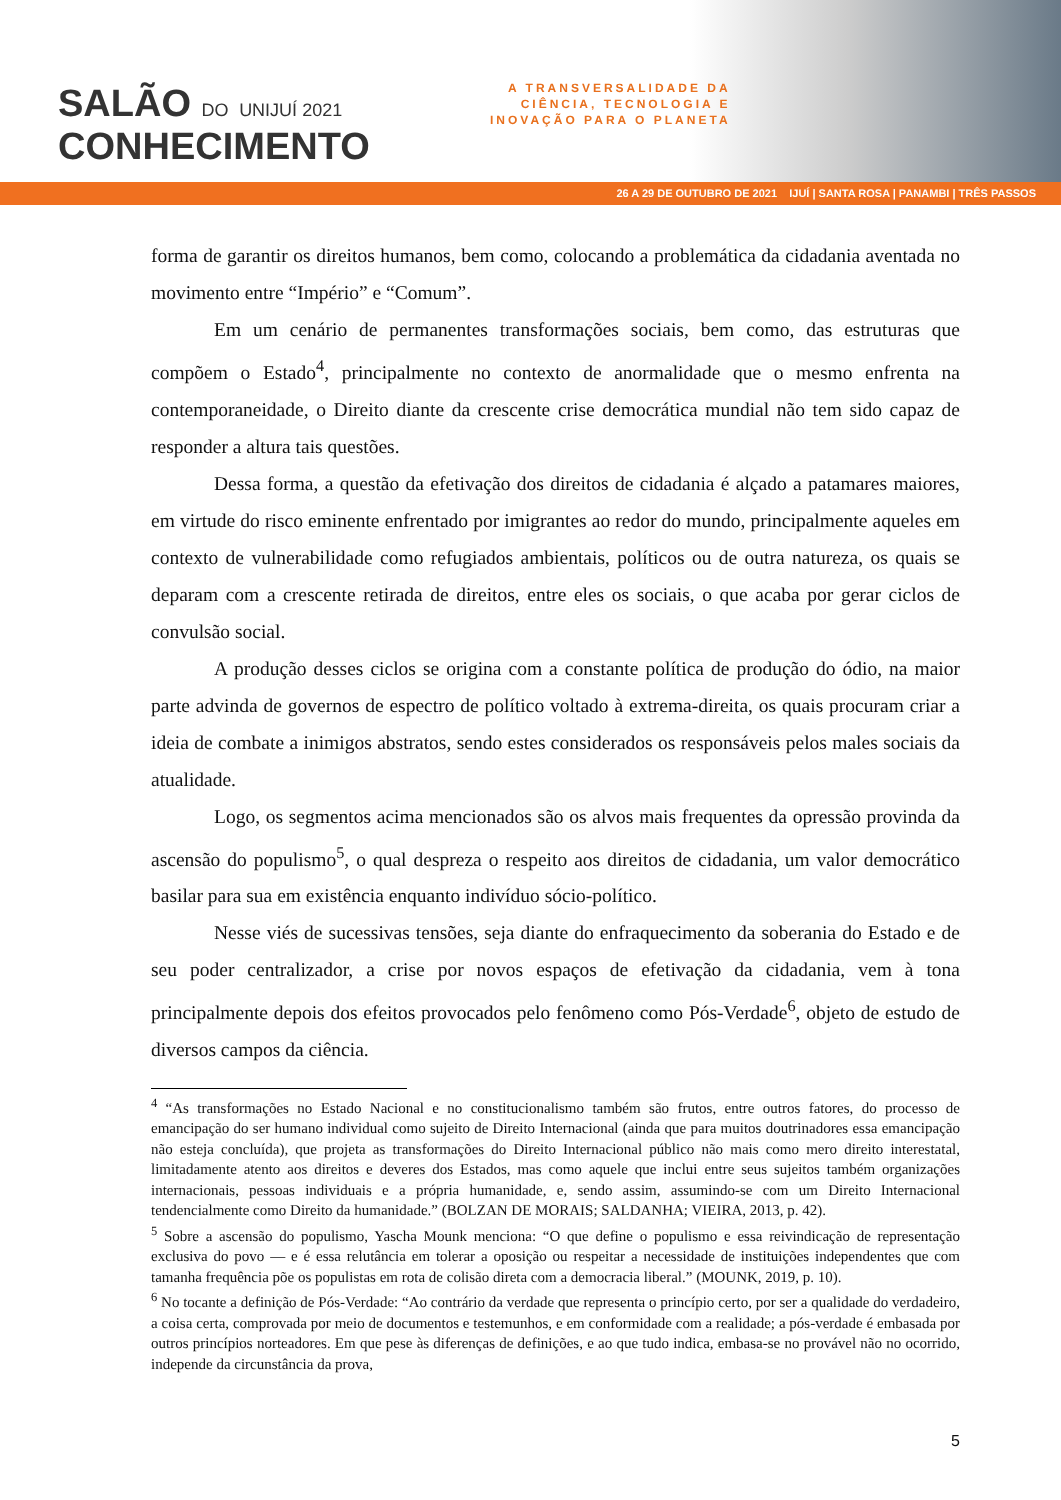SALÃO DO UNIJUÍ 2021
CONHECIMENTO
A TRANSVERSALIDADE DA
CIÊNCIA, TECNOLOGIA E
INOVAÇÃO PARA O PLANETA
26 A 29 DE OUTUBRO DE 2021 IJUÍ | SANTA ROSA | PANAMBI | TRÊS PASSOS
forma de garantir os direitos humanos, bem como, colocando a problemática da cidadania aventada no movimento entre “Império” e “Comum”.
Em um cenário de permanentes transformações sociais, bem como, das estruturas que compõem o Estado<sup>4</sup>, principalmente no contexto de anormalidade que o mesmo enfrenta na contemporaneidade, o Direito diante da crescente crise democrática mundial não tem sido capaz de responder a altura tais questões.
Dessa forma, a questão da efetivação dos direitos de cidadania é alçado a patamares maiores, em virtude do risco eminente enfrentado por imigrantes ao redor do mundo, principalmente aqueles em contexto de vulnerabilidade como refugiados ambientais, políticos ou de outra natureza, os quais se deparam com a crescente retirada de direitos, entre eles os sociais, o que acaba por gerar ciclos de convulsão social.
A produção desses ciclos se origina com a constante política de produção do ódio, na maior parte advinda de governos de espectro de político voltado à extrema-direita, os quais procuram criar a ideia de combate a inimigos abstratos, sendo estes considerados os responsáveis pelos males sociais da atualidade.
Logo, os segmentos acima mencionados são os alvos mais frequentes da opressão provinda da ascensão do populismo<sup>5</sup>, o qual despreza o respeito aos direitos de cidadania, um valor democrático basilar para sua em existência enquanto indivíduo sócio-político.
Nesse viés de sucessivas tensões, seja diante do enfraquecimento da soberania do Estado e de seu poder centralizador, a crise por novos espaços de efetivação da cidadania, vem à tona principalmente depois dos efeitos provocados pelo fenômeno como Pós-Verdade<sup>6</sup>, objeto de estudo de diversos campos da ciência.
<sup>4</sup> “As transformações no Estado Nacional e no constitucionalismo também são frutos, entre outros fatores, do processo de emancipação do ser humano individual como sujeito de Direito Internacional (ainda que para muitos doutrinadores essa emancipação não esteja concluída), que projeta as transformações do Direito Internacional público não mais como mero direito interestatal, limitadamente atento aos direitos e deveres dos Estados, mas como aquele que inclui entre seus sujeitos também organizações internacionais, pessoas individuais e a própria humanidade, e, sendo assim, assumindo-se com um Direito Internacional tendencialmente como Direito da humanidade.” (BOLZAN DE MORAIS; SALDANHA; VIEIRA, 2013, p. 42).
<sup>5</sup> Sobre a ascensão do populismo, Yascha Mounk menciona: “O que define o populismo e essa reivindicação de representação exclusiva do povo — e é essa relutância em tolerar a oposição ou respeitar a necessidade de instituições independentes que com tamanha frequência põe os populistas em rota de colisão direta com a democracia liberal.” (MOUNK, 2019, p. 10).
<sup>6</sup> No tocante a definição de Pós-Verdade: “Ao contrário da verdade que representa o princípio certo, por ser a qualidade do verdadeiro, a coisa certa, comprovada por meio de documentos e testemunhos, e em conformidade com a realidade; a pós-verdade é embasada por outros princípios norteadores. Em que pese às diferenças de definições, e ao que tudo indica, embasa-se no provável não no ocorrido, independe da circunstância da prova,
5